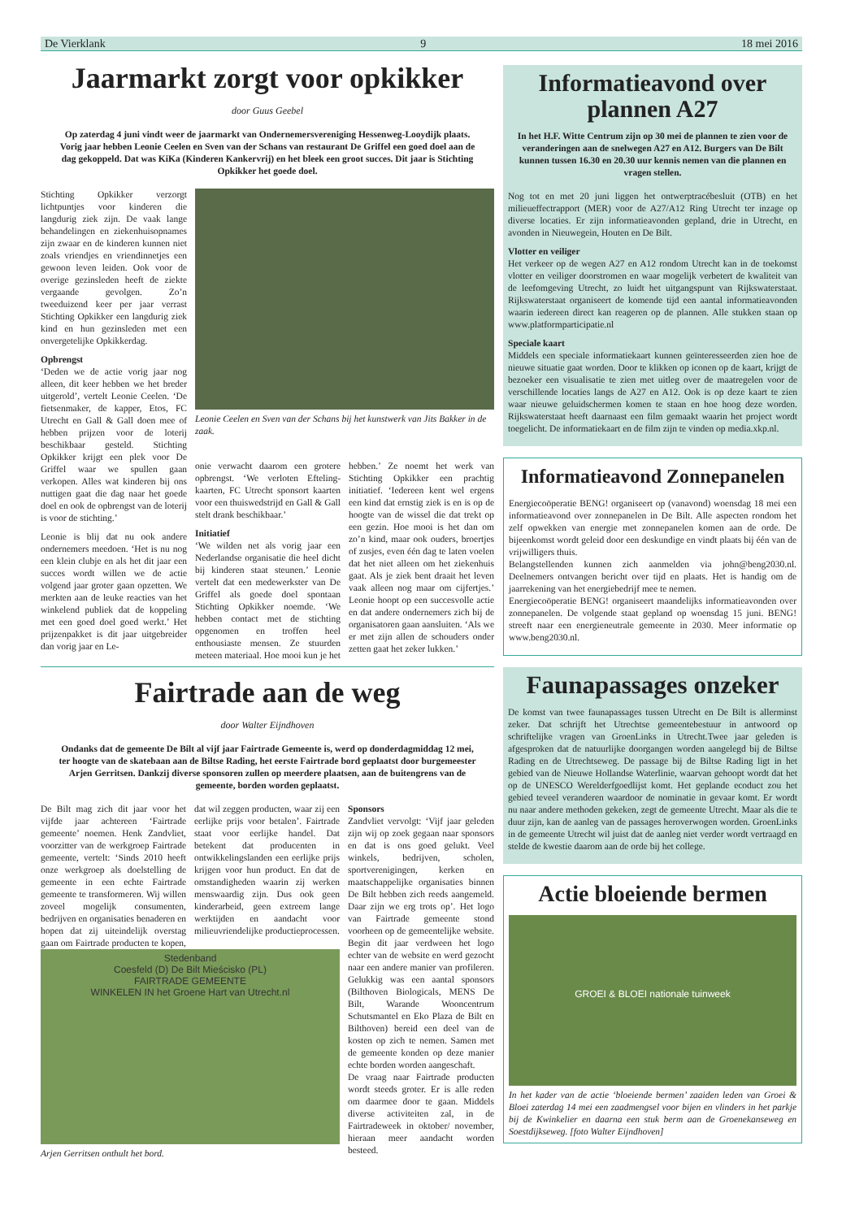De Vierklank 9 18 mei 2016
Jaarmarkt zorgt voor opkikker
door Guus Geebel
Op zaterdag 4 juni vindt weer de jaarmarkt van Ondernemersvereniging Hessenweg-Looydijk plaats. Vorig jaar hebben Leonie Ceelen en Sven van der Schans van restaurant De Griffel een goed doel aan de dag gekoppeld. Dat was KiKa (Kinderen Kankervrij) en het bleek een groot succes. Dit jaar is Stichting Opkikker het goede doel.
Stichting Opkikker verzorgt lichtpuntjes voor kinderen die langdurig ziek zijn. De vaak lange behandelingen en ziekenhuisopnames zijn zwaar en de kinderen kunnen niet zoals vriendjes en vriendinnetjes een gewoon leven leiden. Ook voor de overige gezinsleden heeft de ziekte vergaande gevolgen. Zo’n tweeduizend keer per jaar verrast Stichting Opkikker een langdurig ziek kind en hun gezinsleden met een onvergetelijke Opkikkerdag.
Opbrengst
‘Deden we de actie vorig jaar nog alleen, dit keer hebben we het breder uitgerold’, vertelt Leonie Ceelen. ‘De fietsenmaker, de kapper, Etos, FC Utrecht en Gall & Gall doen mee of hebben prijzen voor de loterij beschikbaar gesteld. Stichting Opkikker krijgt een plek voor De Griffel waar we spullen gaan verkopen. Alles wat kinderen bij ons nuttigen gaat die dag naar het goede doel en ook de opbrengst van de loterij is voor de stichting.’
Leonie is blij dat nu ook andere ondernemers meedoen. ‘Het is nu nog een klein clubje en als het dit jaar een succes wordt willen we de actie volgend jaar groter gaan opzetten. We merkten aan de leuke reacties van het winkelend publiek dat de koppeling met een goed doel goed werkt.’ Het prijzenpakket is dit jaar uitgebreider dan vorig jaar en Le-
Leonie Ceelen en Sven van der Schans bij het kunstwerk van Jits Bakker in de zaak.
onie verwacht daarom een grotere opbrengst. ‘We verloten Efteling-kaarten, FC Utrecht sponsort kaarten voor een thuiswedstrijd en Gall & Gall stelt drank beschikbaar.’
Initiatief
‘We wilden net als vorig jaar een Nederlandse organisatie die heel dicht bij kinderen staat steunen.’ Leonie vertelt dat een medewerkster van De Griffel als goede doel spontaan Stichting Opkikker noemde. ‘We hebben contact met de stichting opgenomen en troffen heel enthousiaste mensen. Ze stuurden meteen materiaal. Hoe mooi kun je het hebben.’ Ze noemt het werk van Stichting Opkikker een prachtig initiatief. ‘Iedereen kent wel ergens een kind dat ernstig ziek is en is op de hoogte van de wissel die dat trekt op een gezin. Hoe mooi is het dan om zo’n kind, maar ook ouders, broertjes of zusjes, even één dag te laten voelen dat het niet alleen om het ziekenhuis gaat. Als je ziek bent draait het leven vaak alleen nog maar om cijfertjes.’ Leonie hoopt op een succesvolle actie en dat andere ondernemers zich bij de organisatoren gaan aansluiten. ‘Als we er met zijn allen de schouders onder zetten gaat het zeker lukken.’
Fairtrade aan de weg
door Walter Eijndhoven
Ondanks dat de gemeente De Bilt al vijf jaar Fairtrade Gemeente is, werd op donderdagmiddag 12 mei, ter hoogte van de skatebaan aan de Biltse Rading, het eerste Fairtrade bord geplaatst door burgemeester Arjen Gerritsen. Dankzij diverse sponsoren zullen op meerdere plaatsen, aan de buitengrens van de gemeente, borden worden geplaatst.
De Bilt mag zich dit jaar voor het vijfde jaar achtereen ‘Fairtrade gemeente’ noemen. Henk Zandvliet, voorzitter van de werkgroep Fairtrade gemeente, vertelt: ‘Sinds 2010 heeft onze werkgroep als doelstelling de gemeente in een echte Fairtrade gemeente te transformeren. Wij willen zoveel mogelijk consumenten, bedrijven en organisaties benaderen en hopen dat zij uiteindelijk overstag gaan om Fairtrade producten te kopen, dat wil zeggen producten, waar zij een eerlijke prijs voor betalen’. Fairtrade staat voor eerlijke handel. Dat betekent dat producenten in ontwikkelingslanden een eerlijke prijs krijgen voor hun product. En dat de omstandigheden waarin zij werken menswaardig zijn. Dus ook geen kinderarbeid, geen extreem lange werktijden en aandacht voor milieuvriendelijke productieprocessen.
Stedenband
Coesfeld (D) De Bilt Mieścisko (PL)
FAIRTRADE GEMEENTE
WINKELEN IN het Groene Hart van Utrecht.nl
Arjen Gerritsen onthult het bord.
Sponsors
Zandvliet vervolgt: ‘Vijf jaar geleden zijn wij op zoek gegaan naar sponsors en dat is ons goed gelukt. Veel winkels, bedrijven, scholen, sportverenigingen, kerken en maatschappelijke organisaties binnen De Bilt hebben zich reeds aangemeld. Daar zijn we erg trots op’. Het logo van Fairtrade gemeente stond voorheen op de gemeentelijke website. Begin dit jaar verdween het logo echter van de website en werd gezocht naar een andere manier van profileren. Gelukkig was een aantal sponsors (Bilthoven Biologicals, MENS De Bilt, Warande Wooncentrum Schutsmantel en Eko Plaza de Bilt en Bilthoven) bereid een deel van de kosten op zich te nemen. Samen met de gemeente konden op deze manier echte borden worden aangeschaft.
De vraag naar Fairtrade producten wordt steeds groter. Er is alle reden om daarmee door te gaan. Middels diverse activiteiten zal, in de Fairtradeweek in oktober/ november, hieraan meer aandacht worden besteed.
Informatieavond over plannen A27
In het H.F. Witte Centrum zijn op 30 mei de plannen te zien voor de veranderingen aan de snelwegen A27 en A12. Burgers van De Bilt kunnen tussen 16.30 en 20.30 uur kennis nemen van die plannen en vragen stellen.
Nog tot en met 20 juni liggen het ontwerptracébesluit (OTB) en het milieueffectrapport (MER) voor de A27/A12 Ring Utrecht ter inzage op diverse locaties. Er zijn informatieavonden gepland, drie in Utrecht, en avonden in Nieuwegein, Houten en De Bilt.
Vlotter en veiliger
Het verkeer op de wegen A27 en A12 rondom Utrecht kan in de toekomst vlotter en veiliger doorstromen en waar mogelijk verbetert de kwaliteit van de leefomgeving Utrecht, zo luidt het uitgangspunt van Rijkswaterstaat. Rijkswaterstaat organiseert de komende tijd een aantal informatieavonden waarin iedereen direct kan reageren op de plannen. Alle stukken staan op www.platformparticipatie.nl
Speciale kaart
Middels een speciale informatiekaart kunnen geïnteresseerden zien hoe de nieuwe situatie gaat worden. Door te klikken op iconen op de kaart, krijgt de bezoeker een visualisatie te zien met uitleg over de maatregelen voor de verschillende locaties langs de A27 en A12. Ook is op deze kaart te zien waar nieuwe geluidschermen komen te staan en hoe hoog deze worden. Rijkswaterstaat heeft daarnaast een film gemaakt waarin het project wordt toegelicht. De informatiekaart en de film zijn te vinden op media.xkp.nl.
Informatieavond Zonnepanelen
Energiecoöperatie BENG! organiseert op (vanavond) woensdag 18 mei een informatieavond over zonnepanelen in De Bilt. Alle aspecten rondom het zelf opwekken van energie met zonnepanelen komen aan de orde. De bijeenkomst wordt geleid door een deskundige en vindt plaats bij één van de vrijwilligers thuis.
Belangstellenden kunnen zich aanmelden via john@beng2030.nl. Deelnemers ontvangen bericht over tijd en plaats. Het is handig om de jaarrekening van het energiebedrijf mee te nemen.
Energiecoöperatie BENG! organiseert maandelijks informatieavonden over zonnepanelen. De volgende staat gepland op woensdag 15 juni. BENG! streeft naar een energieneutrale gemeente in 2030. Meer informatie op www.beng2030.nl.
Faunapassages onzeker
De komst van twee faunapassages tussen Utrecht en De Bilt is allerminst zeker. Dat schrijft het Utrechtse gemeentebestuur in antwoord op schriftelijke vragen van GroenLinks in Utrecht.Twee jaar geleden is afgesproken dat de natuurlijke doorgangen worden aangelegd bij de Biltse Rading en de Utrechtseweg. De passage bij de Biltse Rading ligt in het gebied van de Nieuwe Hollandse Waterlinie, waarvan gehoopt wordt dat het op de UNESCO Werelderfgoedlijst komt. Het geplande ecoduct zou het gebied teveel veranderen waardoor de nominatie in gevaar komt. Er wordt nu naar andere methoden gekeken, zegt de gemeente Utrecht. Maar als die te duur zijn, kan de aanleg van de passages heroverwogen worden. GroenLinks in de gemeente Utrecht wil juist dat de aanleg niet verder wordt vertraagd en stelde de kwestie daarom aan de orde bij het college.
Actie bloeiende bermen
GROEI & BLOEI nationale tuinweek
In het kader van de actie ‘bloeiende bermen’ zaaiden leden van Groei & Bloei zaterdag 14 mei een zaadmengsel voor bijen en vlinders in het parkje bij de Kwinkelier en daarna een stuk berm aan de Groenekanseweg en Soestdijkseweg. [foto Walter Eijndhoven]